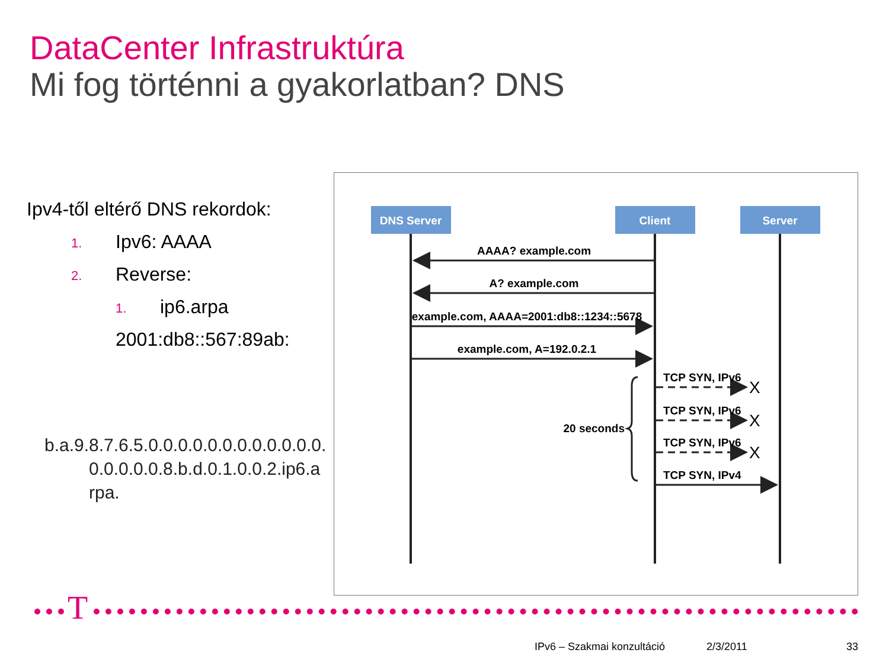DataCenter Infrastruktúra
Mi fog történni a gyakorlatban? DNS
Ipv4-től eltérő DNS rekordok:
1. Ipv6: AAAA
2. Reverse:
1. ip6.arpa
2001:db8::567:89ab:
b.a.9.8.7.6.5.0.0.0.0.0.0.0.0.0.0.0.0.
0.0.0.0.0.8.b.d.0.1.0.0.2.ip6.a
rpa.
DNS Server
Client
Server
AAAA? example.com
A? example.com
example.com, AAAA=2001:db8::1234::5678
example.com, A=192.0.2.1
TCP SYN, IPv6
X
TCP SYN, IPv6
X
TCP SYN, IPv6
X
TCP SYN, IPv4
20 seconds
T
IPv6 – Szakmai konzultáció 2/3/2011 33